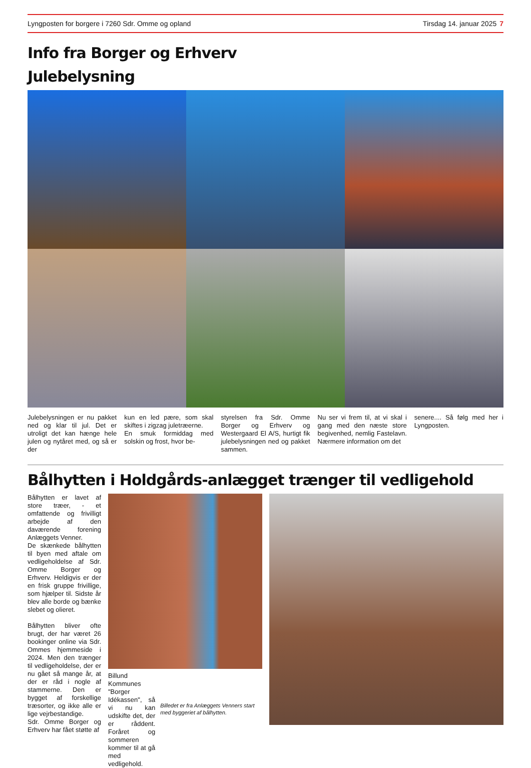Lyngposten for borgere i 7260 Sdr. Omme og opland Tirsdag 14. januar 2025 7
Info fra Borger og Erhverv
Julebelysning
Julebelysningen er nu pakket ned og klar til jul. Det er utroligt det kan hænge hele julen og nytåret med, og så er der
kun en led pære, som skal skiftes i zigzag juletræerne.
En smuk formiddag med solskin og frost, hvor be-
styrelsen fra Sdr. Omme Borger og Erhverv og Westergaard El A/S, hurtigt fik julebelysningen ned og pakket sammen.
Nu ser vi frem til, at vi skal i gang med den næste store begivenhed, nemlig Fastelavn. Nærmere information om det
senere.... Så følg med her i Lyngposten.
Bålhytten i Holdgårds-anlægget trænger til vedligehold
Bålhytten er lavet af store træer, - et omfattende og frivilligt arbejde af den daværende forening Anlæggets Venner.
De skænkede bålhytten til byen med aftale om vedligeholdelse af Sdr. Omme Borger og Erhverv. Heldigvis er der en frisk gruppe frivillige, som hjælper til. Sidste år blev alle borde og bænke slebet og olieret.
Bålhytten bliver ofte brugt, der har været 26 bookinger online via Sdr. Ommes hjemmeside i 2024. Men den trænger til vedligeholdelse, der er nu gået så mange år, at der er råd i nogle af stammerne. Den er bygget af forskellige træsorter, og ikke alle er lige vejrbestandige.
Sdr. Omme Borger og Erhverv har fået støtte af
Billund Kommunes "Borger Idékassen", så vi nu kan udskifte det, der er råddent. Foråret og sommeren kommer til at gå med vedligehold.
Billedet er fra Anlæggets Venners start med byggeriet af bålhytten.